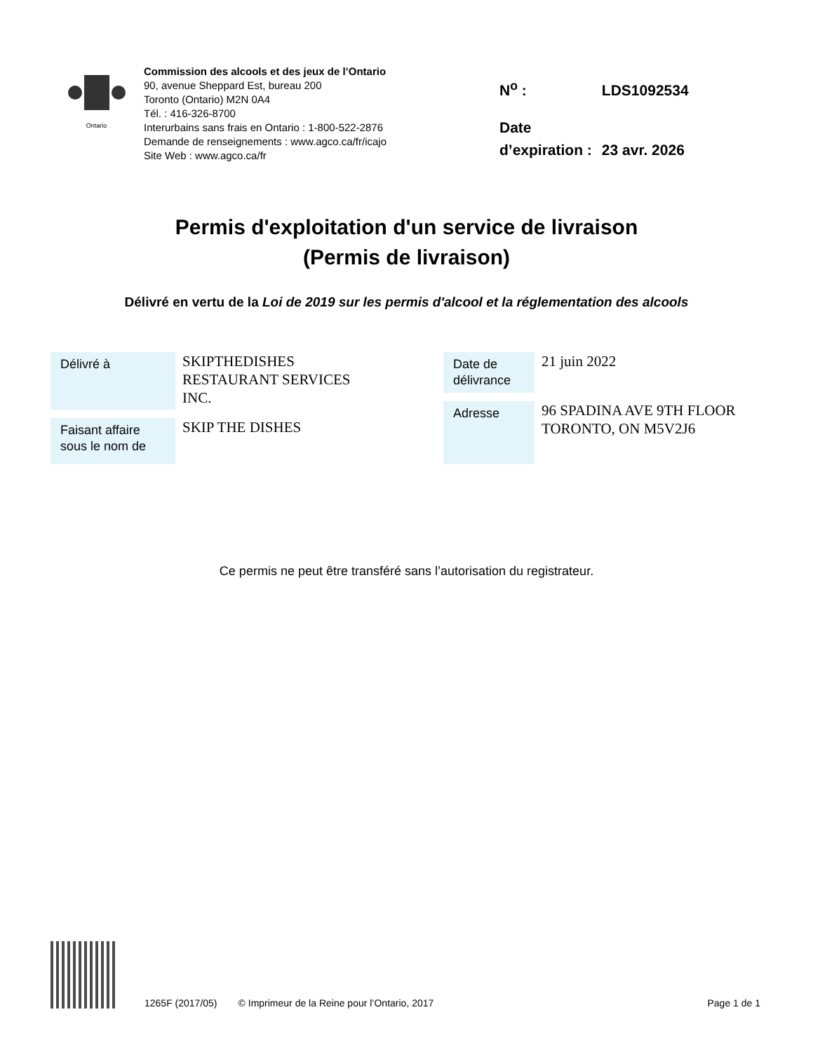Ontario
Commission des alcools et des jeux de l’Ontario
90, avenue Sheppard Est, bureau 200
Toronto (Ontario) M2N 0A4
Tél. : 416-326-8700
Interurbains sans frais en Ontario : 1-800-522-2876
Demande de renseignements : www.agco.ca/fr/icajo
Site Web : www.agco.ca/fr
| N<sup>o</sup> : | LDS1092534 |
| Date d’expiration : | 23 avr. 2026 |
Permis d'exploitation d'un service de livraison
(Permis de livraison)
Délivré en vertu de la Loi de 2019 sur les permis d'alcool et la réglementation des alcools
| Délivré à | SKIPTHEDISHES RESTAURANT SERVICES INC. |
| Faisant affaire sous le nom de | SKIP THE DISHES |
| Date de délivrance | 21 juin 2022 |
| Adresse | 96 SPADINA AVE 9TH FLOOR TORONTO, ON M5V2J6 |
Ce permis ne peut être transféré sans l’autorisation du registrateur.
1265F (2017/05) © Imprimeur de la Reine pour l’Ontario, 2017 Page 1 de 1